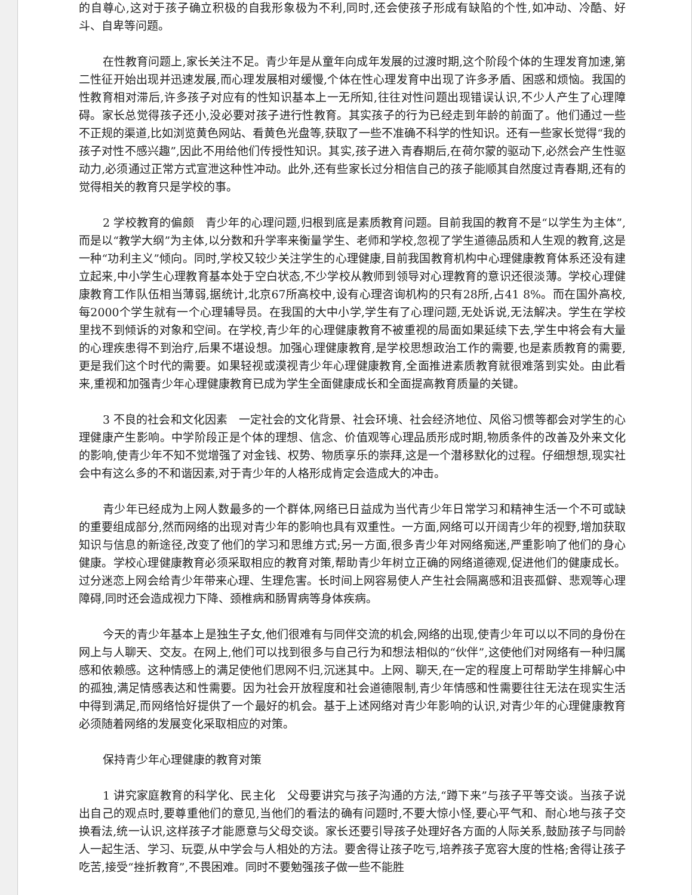的自尊心,这对于孩子确立积极的自我形象极为不利,同时,还会使孩子形成有缺陷的个性,如冲动、冷酷、好斗、自卑等问题。
在性教育问题上,家长关注不足。青少年是从童年向成年发展的过渡时期,这个阶段个体的生理发育加速,第二性征开始出现并迅速发展,而心理发展相对缓慢,个体在性心理发育中出现了许多矛盾、困惑和烦恼。我国的性教育相对滞后,许多孩子对应有的性知识基本上一无所知,往往对性问题出现错误认识,不少人产生了心理障碍。家长总觉得孩子还小,没必要对孩子进行性教育。其实孩子的行为已经走到年龄的前面了。他们通过一些不正规的渠道,比如浏览黄色网站、看黄色光盘等,获取了一些不准确不科学的性知识。还有一些家长觉得“我的孩子对性不感兴趣”,因此不用给他们传授性知识。其实,孩子进入青春期后,在荷尔蒙的驱动下,必然会产生性驱动力,必须通过正常方式宣泄这种性冲动。此外,还有些家长过分相信自己的孩子能顺其自然度过青春期,还有的觉得相关的教育只是学校的事。
2 学校教育的偏颇　青少年的心理问题,归根到底是素质教育问题。目前我国的教育不是“以学生为主体”,而是以“教学大纲”为主体,以分数和升学率来衡量学生、老师和学校,忽视了学生道德品质和人生观的教育,这是一种“功利主义”倾向。同时,学校又较少关注学生的心理健康,目前我国教育机构中心理健康教育体系还没有建立起来,中小学生心理教育基本处于空白状态,不少学校从教师到领导对心理教育的意识还很淡薄。学校心理健康教育工作队伍相当薄弱,据统计,北京67所高校中,设有心理咨询机构的只有28所,占41 8%。而在国外高校,每2000个学生就有一个心理辅导员。在我国的大中小学,学生有了心理问题,无处诉说,无法解决。学生在学校里找不到倾诉的对象和空间。在学校,青少年的心理健康教育不被重视的局面如果延续下去,学生中将会有大量的心理疾患得不到治疗,后果不堪设想。加强心理健康教育,是学校思想政治工作的需要,也是素质教育的需要,更是我们这个时代的需要。如果轻视或漠视青少年心理健康教育,全面推进素质教育就很难落到实处。由此看来,重视和加强青少年心理健康教育已成为学生全面健康成长和全面提高教育质量的关键。
3 不良的社会和文化因素　一定社会的文化背景、社会环境、社会经济地位、风俗习惯等都会对学生的心理健康产生影响。中学阶段正是个体的理想、信念、价值观等心理品质形成时期,物质条件的改善及外来文化的影响,使青少年不知不觉增强了对金钱、权势、物质享乐的崇拜,这是一个潜移默化的过程。仔细想想,现实社会中有这么多的不和谐因素,对于青少年的人格形成肯定会造成大的冲击。
青少年已经成为上网人数最多的一个群体,网络已日益成为当代青少年日常学习和精神生活一个不可或缺的重要组成部分,然而网络的出现对青少年的影响也具有双重性。一方面,网络可以开阔青少年的视野,增加获取知识与信息的新途径,改变了他们的学习和思维方式;另一方面,很多青少年对网络痴迷,严重影响了他们的身心健康。学校心理健康教育必须采取相应的教育对策,帮助青少年树立正确的网络道德观,促进他们的健康成长。过分迷恋上网会给青少年带来心理、生理危害。长时间上网容易使人产生社会隔离感和沮丧孤僻、悲观等心理障碍,同时还会造成视力下降、颈椎病和肠胃病等身体疾病。
今天的青少年基本上是独生子女,他们很难有与同伴交流的机会,网络的出现,使青少年可以以不同的身份在网上与人聊天、交友。在网上,他们可以找到很多与自己行为和想法相似的“伙伴”,这使他们对网络有一种归属感和依赖感。这种情感上的满足使他们思网不归,沉迷其中。上网、聊天,在一定的程度上可帮助学生排解心中的孤独,满足情感表达和性需要。因为社会开放程度和社会道德限制,青少年情感和性需要往往无法在现实生活中得到满足,而网络恰好提供了一个最好的机会。基于上述网络对青少年影响的认识,对青少年的心理健康教育必须随着网络的发展变化采取相应的对策。
保持青少年心理健康的教育对策
1 讲究家庭教育的科学化、民主化　父母要讲究与孩子沟通的方法,“蹲下来”与孩子平等交谈。当孩子说出自己的观点时,要尊重他们的意见,当他们的看法的确有问题时,不要大惊小怪,要心平气和、耐心地与孩子交换看法,统一认识,这样孩子才能愿意与父母交谈。家长还要引导孩子处理好各方面的人际关系,鼓励孩子与同龄人一起生活、学习、玩耍,从中学会与人相处的方法。要舍得让孩子吃亏,培养孩子宽容大度的性格;舍得让孩子吃苦,接受“挫折教育”,不畏困难。同时不要勉强孩子做一些不能胜